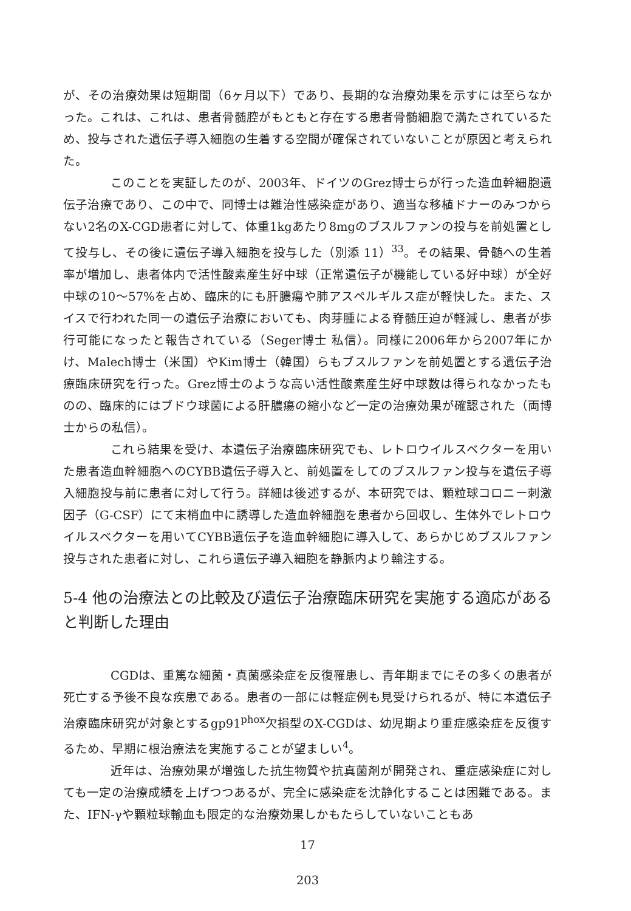が、その治療効果は短期間（6ヶ月以下）であり、長期的な治療効果を示すには至らなかった。これは、これは、患者骨髄腔がもともと存在する患者骨髄細胞で満たされているため、投与された遺伝子導入細胞の生着する空間が確保されていないことが原因と考えられた。
このことを実証したのが、2003年、ドイツのGrez博士らが行った造血幹細胞遺伝子治療であり、この中で、同博士は難治性感染症があり、適当な移植ドナーのみつからない2名のX-CGD患者に対して、体重1kgあたり8mgのブスルファンの投与を前処置として投与し、その後に遺伝子導入細胞を投与した（別添 11）<sup>33</sup>。その結果、骨髄への生着率が増加し、患者体内で活性酸素産生好中球（正常遺伝子が機能している好中球）が全好中球の10〜57%を占め、臨床的にも肝膿瘍や肺アスペルギルス症が軽快した。また、スイスで行われた同一の遺伝子治療においても、肉芽腫による脊髄圧迫が軽減し、患者が歩行可能になったと報告されている（Seger博士 私信）。同様に2006年から2007年にかけ、Malech博士（米国）やKim博士（韓国）らもブスルファンを前処置とする遺伝子治療臨床研究を行った。Grez博士のような高い活性酸素産生好中球数は得られなかったものの、臨床的にはブドウ球菌による肝膿瘍の縮小など一定の治療効果が確認された（両博士からの私信）。
これら結果を受け、本遺伝子治療臨床研究でも、レトロウイルスベクターを用いた患者造血幹細胞へのCYBB遺伝子導入と、前処置をしてのブスルファン投与を遺伝子導入細胞投与前に患者に対して行う。詳細は後述するが、本研究では、顆粒球コロニー刺激因子（G-CSF）にて末梢血中に誘導した造血幹細胞を患者から回収し、生体外でレトロウイルスベクターを用いてCYBB遺伝子を造血幹細胞に導入して、あらかじめブスルファン投与された患者に対し、これら遺伝子導入細胞を静脈内より輸注する。
5-4 他の治療法との比較及び遺伝子治療臨床研究を実施する適応があると判断した理由
CGDは、重篤な細菌・真菌感染症を反復罹患し、青年期までにその多くの患者が死亡する予後不良な疾患である。患者の一部には軽症例も見受けられるが、特に本遺伝子治療臨床研究が対象とするgp91<sup>phox</sup>欠損型のX-CGDは、幼児期より重症感染症を反復するため、早期に根治療法を実施することが望ましい<sup>4</sup>。
近年は、治療効果が増強した抗生物質や抗真菌剤が開発され、重症感染症に対しても一定の治療成績を上げつつあるが、完全に感染症を沈静化することは困難である。また、IFN-γや顆粒球輸血も限定的な治療効果しかもたらしていないこともあ
17
203